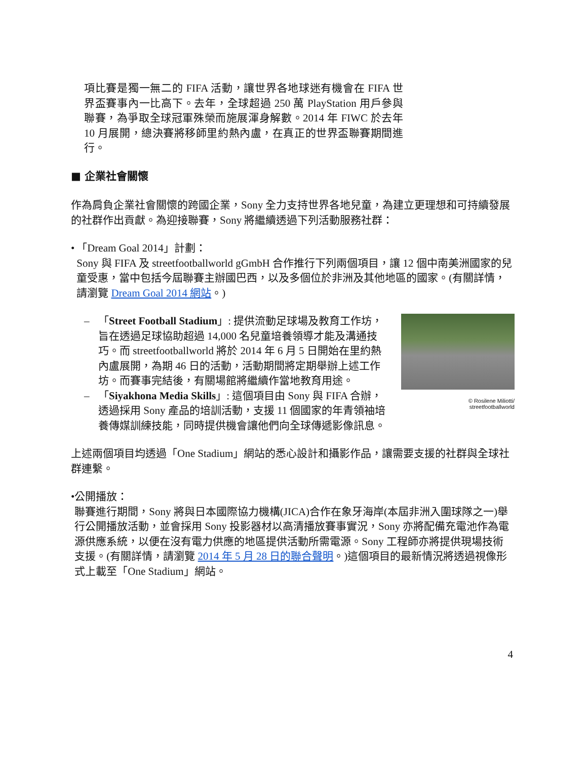項比賽是獨一無二的 FIFA 活動，讓世界各地球迷有機會在 FIFA 世界盃賽事內一比高下。去年，全球超過 250 萬 PlayStation 用戶參與聯賽，為爭取全球冠軍殊榮而施展渾身解數。2014 年 FIWC 於去年 10 月展開，總決賽將移師里約熱內盧，在真正的世界盃聯賽期間進行。
■ 企業社會關懷
作為肩負企業社會關懷的跨國企業，Sony 全力支持世界各地兒童，為建立更理想和可持續發展的社群作出貢獻。為迎接聯賽，Sony 將繼續透過下列活動服務社群：
• 「Dream Goal 2014」計劃：
Sony 與 FIFA 及 streetfootballworld gGmbH 合作推行下列兩個項目，讓 12 個中南美洲國家的兒童受惠，當中包括今屆聯賽主辦國巴西，以及多個位於非洲及其他地區的國家。(有關詳情，請瀏覽 Dream Goal 2014 網站。)
– 「Street Football Stadium」: 提供流動足球場及教育工作坊，旨在透過足球協助超過 14,000 名兒童培養領導才能及溝通技巧。而 streetfootballworld 將於 2014 年 6 月 5 日開始在里約熱內盧展開，為期 46 日的活動，活動期間將定期舉辦上述工作坊。而賽事完結後，有關場館將繼續作當地教育用途。
– 「Siyakhona Media Skills」: 這個項目由 Sony 與 FIFA 合辦，透過採用 Sony 產品的培訓活動，支援 11 個國家的年青領袖培養傳媒訓練技能，同時提供機會讓他們向全球傳遞影像訊息。
© Rosilene Miliotti/
streetfootballworld
上述兩個項目均透過「One Stadium」網站的悉心設計和攝影作品，讓需要支援的社群與全球社群連繫。
• 公開播放：
聯賽進行期間，Sony 將與日本國際協力機構(JICA)合作在象牙海岸(本屆非洲入圍球隊之一)舉行公開播放活動，並會採用 Sony 投影器材以高清播放賽事實況，Sony 亦將配備充電池作為電源供應系統，以便在沒有電力供應的地區提供活動所需電源。Sony 工程師亦將提供現場技術支援。(有關詳情，請瀏覽 2014 年 5 月 28 日的聯合聲明。)這個項目的最新情況將透過視像形式上載至「One Stadium」網站。
4